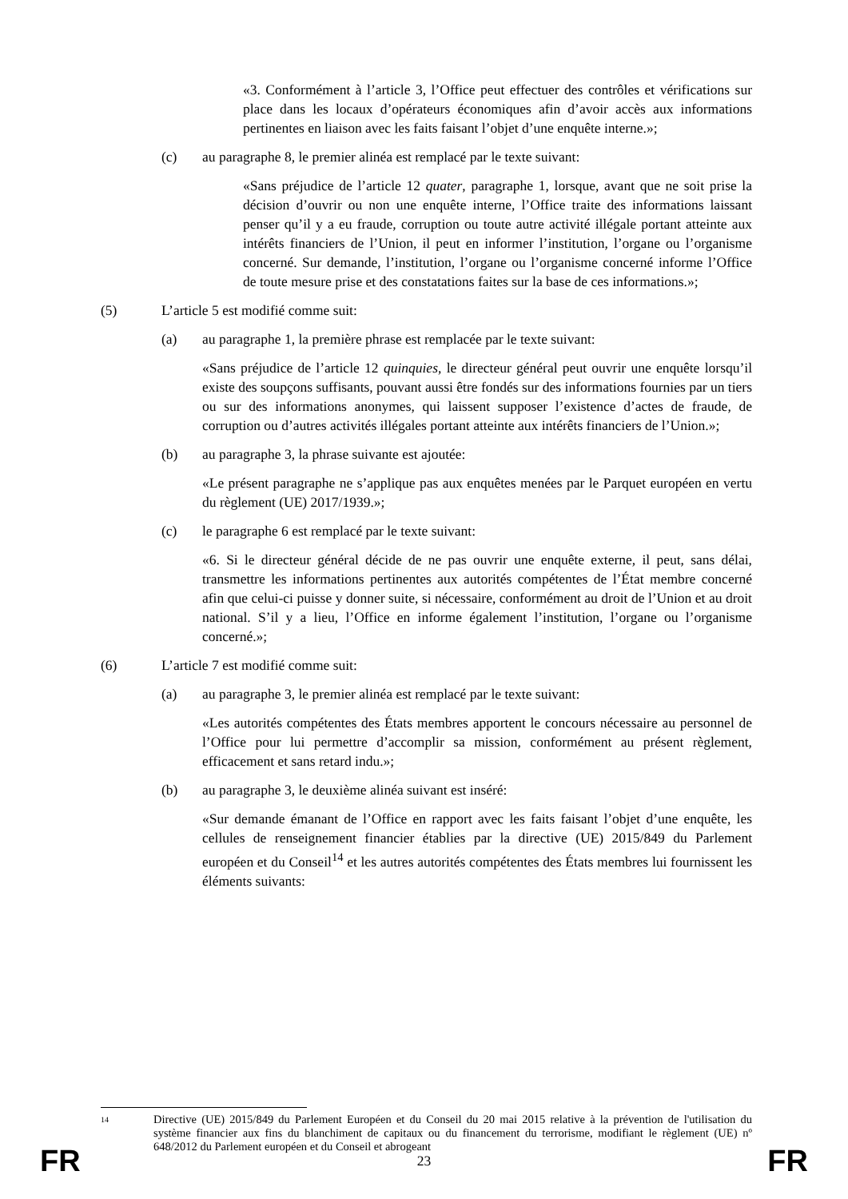«3. Conformément à l’article 3, l’Office peut effectuer des contrôles et vérifications sur place dans les locaux d’opérateurs économiques afin d’avoir accès aux informations pertinentes en liaison avec les faits faisant l’objet d’une enquête interne.»;
(c) au paragraphe 8, le premier alinéa est remplacé par le texte suivant:
«Sans préjudice de l’article 12 quater, paragraphe 1, lorsque, avant que ne soit prise la décision d’ouvrir ou non une enquête interne, l’Office traite des informations laissant penser qu’il y a eu fraude, corruption ou toute autre activité illégale portant atteinte aux intérêts financiers de l’Union, il peut en informer l’institution, l’organe ou l’organisme concerné. Sur demande, l’institution, l’organe ou l’organisme concerné informe l’Office de toute mesure prise et des constatations faites sur la base de ces informations.»;
(5) L’article 5 est modifié comme suit:
(a) au paragraphe 1, la première phrase est remplacée par le texte suivant:
«Sans préjudice de l’article 12 quinquies, le directeur général peut ouvrir une enquête lorsqu’il existe des soupçons suffisants, pouvant aussi être fondés sur des informations fournies par un tiers ou sur des informations anonymes, qui laissent supposer l’existence d’actes de fraude, de corruption ou d’autres activités illégales portant atteinte aux intérêts financiers de l’Union.»;
(b) au paragraphe 3, la phrase suivante est ajoutée:
«Le présent paragraphe ne s’applique pas aux enquêtes menées par le Parquet européen en vertu du règlement (UE) 2017/1939.»;
(c) le paragraphe 6 est remplacé par le texte suivant:
«6. Si le directeur général décide de ne pas ouvrir une enquête externe, il peut, sans délai, transmettre les informations pertinentes aux autorités compétentes de l’État membre concerné afin que celui-ci puisse y donner suite, si nécessaire, conformément au droit de l’Union et au droit national. S’il y a lieu, l’Office en informe également l’institution, l’organe ou l’organisme concerné.»;
(6) L’article 7 est modifié comme suit:
(a) au paragraphe 3, le premier alinéa est remplacé par le texte suivant:
«Les autorités compétentes des États membres apportent le concours nécessaire au personnel de l’Office pour lui permettre d’accomplir sa mission, conformément au présent règlement, efficacement et sans retard indu.»;
(b) au paragraphe 3, le deuxième alinéa suivant est inséré:
«Sur demande émanant de l’Office en rapport avec les faits faisant l’objet d’une enquête, les cellules de renseignement financier établies par la directive (UE) 2015/849 du Parlement européen et du Conseil<sup>14</sup> et les autres autorités compétentes des États membres lui fournissent les éléments suivants:
14 Directive (UE) 2015/849 du Parlement Européen et du Conseil du 20 mai 2015 relative à la prévention de l'utilisation du système financier aux fins du blanchiment de capitaux ou du financement du terrorisme, modifiant le règlement (UE) nº 648/2012 du Parlement européen et du Conseil et abrogeant
FR 23 FR